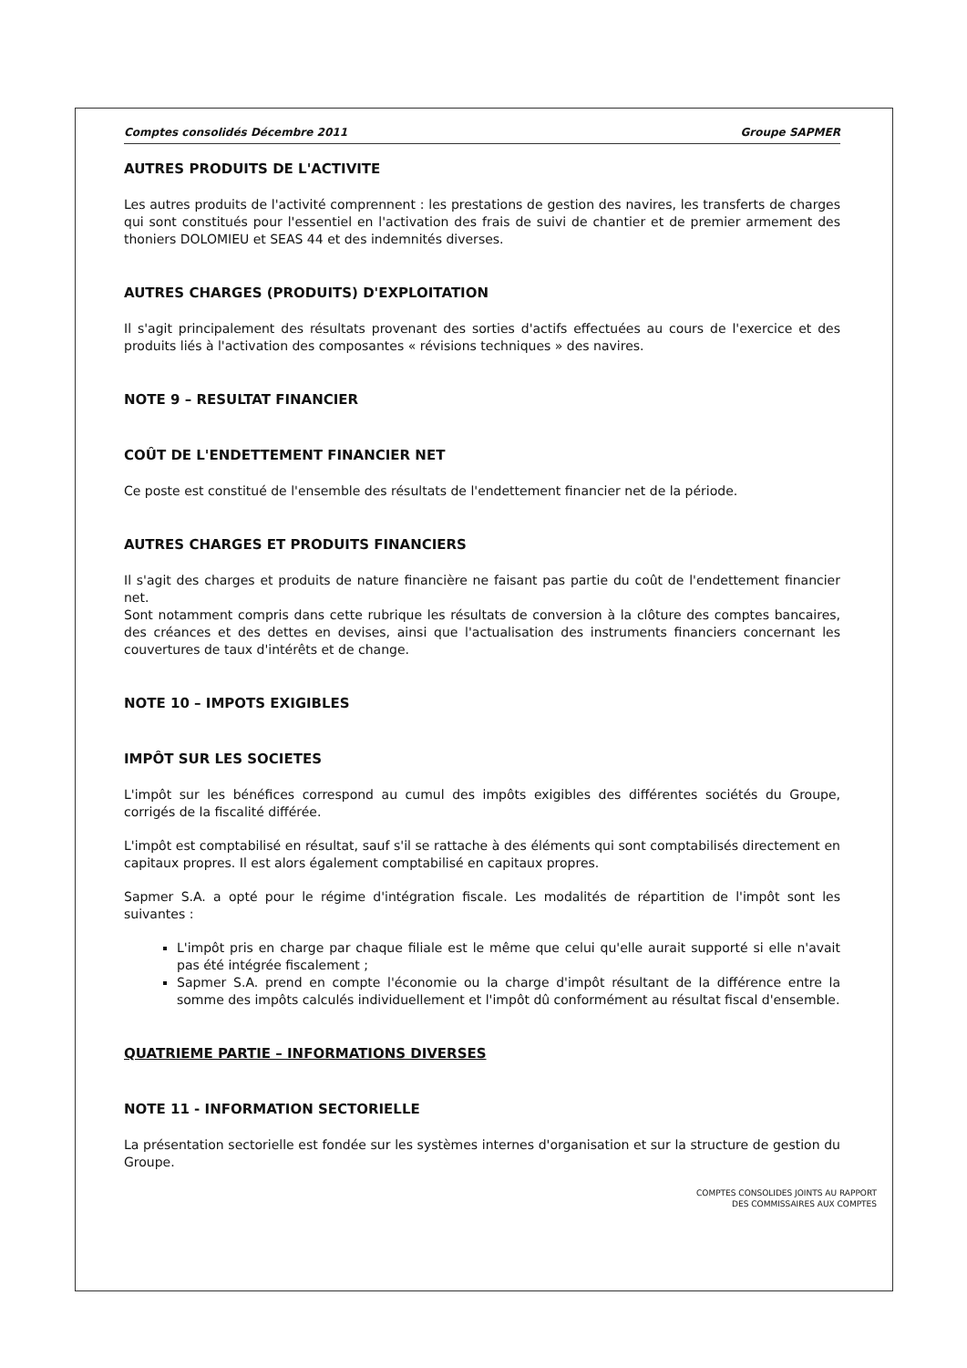Comptes consolidés Décembre 2011 Groupe SAPMER
AUTRES PRODUITS DE L'ACTIVITE
Les autres produits de l'activité comprennent : les prestations de gestion des navires, les transferts de charges qui sont constitués pour l'essentiel en l'activation des frais de suivi de chantier et de premier armement des thoniers DOLOMIEU et SEAS 44 et des indemnités diverses.
AUTRES CHARGES (PRODUITS) D'EXPLOITATION
Il s'agit principalement des résultats provenant des sorties d'actifs effectuées au cours de l'exercice et des produits liés à l'activation des composantes « révisions techniques » des navires.
NOTE 9 – RESULTAT FINANCIER
COÛT DE L'ENDETTEMENT FINANCIER NET
Ce poste est constitué de l'ensemble des résultats de l'endettement financier net de la période.
AUTRES CHARGES ET PRODUITS FINANCIERS
Il s'agit des charges et produits de nature financière ne faisant pas partie du coût de l'endettement financier net.
Sont notamment compris dans cette rubrique les résultats de conversion à la clôture des comptes bancaires, des créances et des dettes en devises, ainsi que l'actualisation des instruments financiers concernant les couvertures de taux d'intérêts et de change.
NOTE 10 – IMPOTS EXIGIBLES
IMPÔT SUR LES SOCIETES
L'impôt sur les bénéfices correspond au cumul des impôts exigibles des différentes sociétés du Groupe, corrigés de la fiscalité différée.
L'impôt est comptabilisé en résultat, sauf s'il se rattache à des éléments qui sont comptabilisés directement en capitaux propres. Il est alors également comptabilisé en capitaux propres.
Sapmer S.A. a opté pour le régime d'intégration fiscale. Les modalités de répartition de l'impôt sont les suivantes :
L'impôt pris en charge par chaque filiale est le même que celui qu'elle aurait supporté si elle n'avait pas été intégrée fiscalement ;
Sapmer S.A. prend en compte l'économie ou la charge d'impôt résultant de la différence entre la somme des impôts calculés individuellement et l'impôt dû conformément au résultat fiscal d'ensemble.
QUATRIEME PARTIE – INFORMATIONS DIVERSES
NOTE 11 - INFORMATION SECTORIELLE
La présentation sectorielle est fondée sur les systèmes internes d'organisation et sur la structure de gestion du Groupe.
COMPTES CONSOLIDES JOINTS AU RAPPORT
DES COMMISSAIRES AUX COMPTES